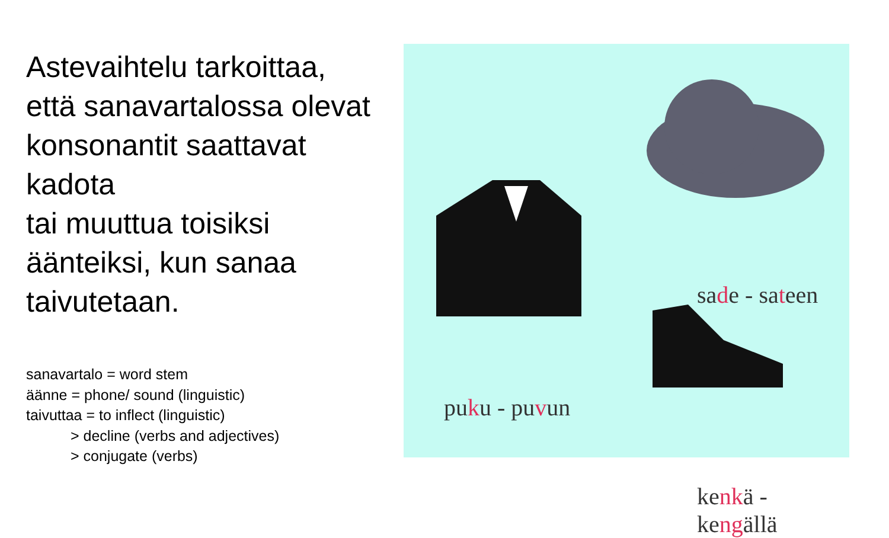Astevaihtelu tarkoittaa,
että sanavartalossa olevat
konsonantit saattavat
kadota
tai muuttua toisiksi
äänteiksi, kun sanaa
taivutetaan.
sanavartalo = word stem
äänne = phone/ sound (linguistic)
taivuttaa = to inflect (linguistic)
> decline (verbs and adjectives)
> conjugate (verbs)
sade - sateen
puku - puvun
kenkä - kengällä